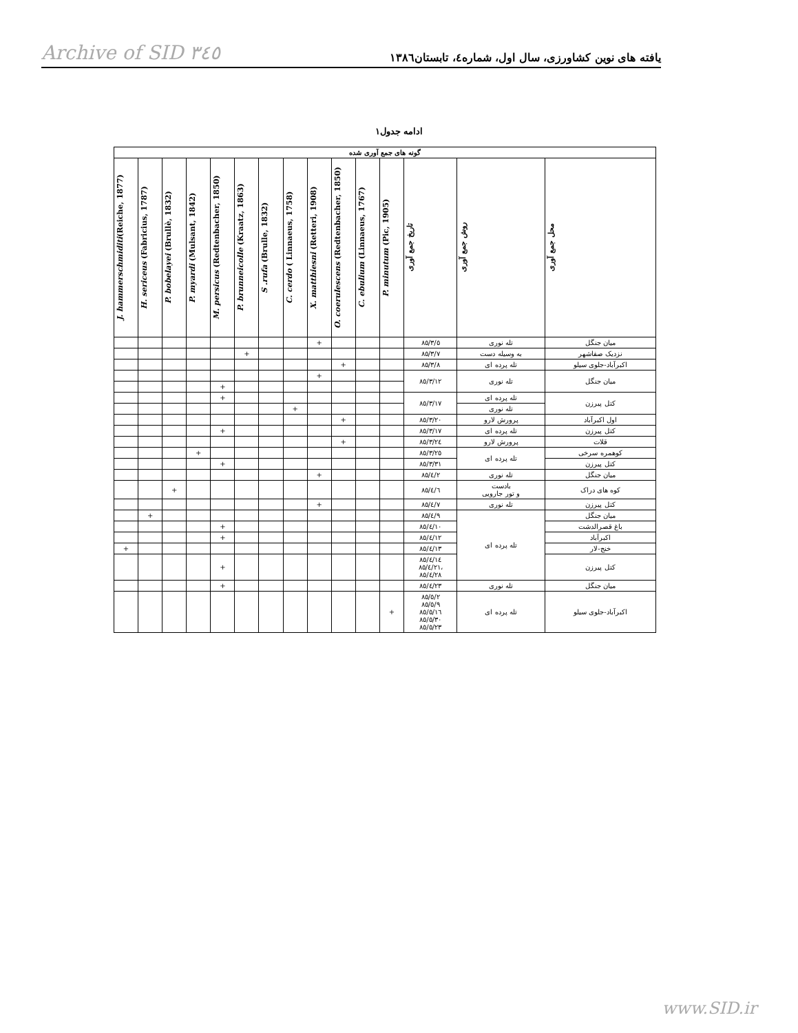Archive of SID ٣٤٥ یافته های نوین کشاورزی، سال اول، شماره٤، تابستان١٣٨٦
ادامه جدول١
| گونه های جمع آوری شده | | | | | | | | | | | | | | |
| --- | --- | --- | --- | --- | --- | --- | --- | --- | --- | --- | --- | --- | --- | --- |
| J. hammerschmiditi (Reiche, 1877) | H. sericeus (Fabricius, 1787) | P. bobelayei (Brullè, 1832) | P. myardi (Mulsant, 1842) | M. persicus (Redtenbacher, 1850) | P. brunneicolle (Kraatz, 1863) | S .rufa (Brulle, 1832) | C. cerdo ( Linnaeus, 1758) | X. matthiesni (Retteri, 1908) | O. coerulescens (Redtenbacher, 1850) | C. ebulium (Linnaeus, 1767) | P. minutum (Pic, 1905) | تاریخ جمع آوری | روش جمع آوری | محل جمع آوری |
| | | | | | | | | + | | | | ٨٥/٣/٥ | تله نوری | میان جنگل |
| | | | | | + | | | | | | | ٨٥/٣/٧ | به وسیله دست | نزدیک صفاشهر |
| | | | | | | | | | + | | | ٨٥/٣/٨ | تله پرده ای | اکبرآباد-جلوی سیلو |
| | | | | | | | | + | | | | ٨٥/٣/١٢ | تله نوری | میان جنگل |
| | | | | + | | | | | | | | | | |
| | | | | + | | | | | | | | ٨٥/٣/١٧ | تله پرده ای | کتل پیرزن |
| | | | | | | | + | | | | | | تله نوری | |
| | | | | | | | | | + | | | ٨٥/٣/٢٠ | پرورش لارو | اول اکبرآباد |
| | | | | + | | | | | | | | ٨٥/٣/١٧ | تله پرده ای | کتل پیرزن |
| | | | | | | | | | + | | | ٨٥/٣/٢٤ | پرورش لارو | قلات |
| | | | + | | | | | | | | | ٨٥/٣/٢٥ | تله پرده ای | کوهمره سرخی |
| | | | | + | | | | | | | | ٨٥/٣/٣١ | | کتل پیرزن |
| | | | | | | | | + | | | | ٨٥/٤/٢ | تله نوری | میان جنگل |
| | | + | | | | | | | | | | ٨٥/٤/٦ | بادست و تور جارویی | کوه های دراک |
| | | | | | | | | + | | | | ٨٥/٤/٧ | تله نوری | کتل پیرزن |
| | + | | | | | | | | | | | ٨٥/٤/٩ | تله پرده ای | میان جنگل |
| | | | | + | | | | | | | | ٨٥/٤/١٠ | | باغ قصرالدشت |
| | | | | + | | | | | | | | ٨٥/٤/١٢ | | اکبرآباد |
| + | | | | | | | | | | | | ٨٥/٤/١٣ | | خنج-لار |
| | | | | + | | | | | | | | ٨٥/٤/١٤ ٨٥/٤/٢١، ٨٥/٤/٢٨ | | کتل پیرزن |
| | | | | + | | | | | | | | ٨٥/٤/٢٣ | تله نوری | میان جنگل |
| | | | | | | | | | | | + | ٨٥/٥/٢ ٨٥/٥/٩ ٨٥/٥/١٦ ٨٥/٥/٣٠ ٨٥/٥/٢٣ | تله پرده ای | اکبرآباد-جلوی سیلو |
www.SID.ir